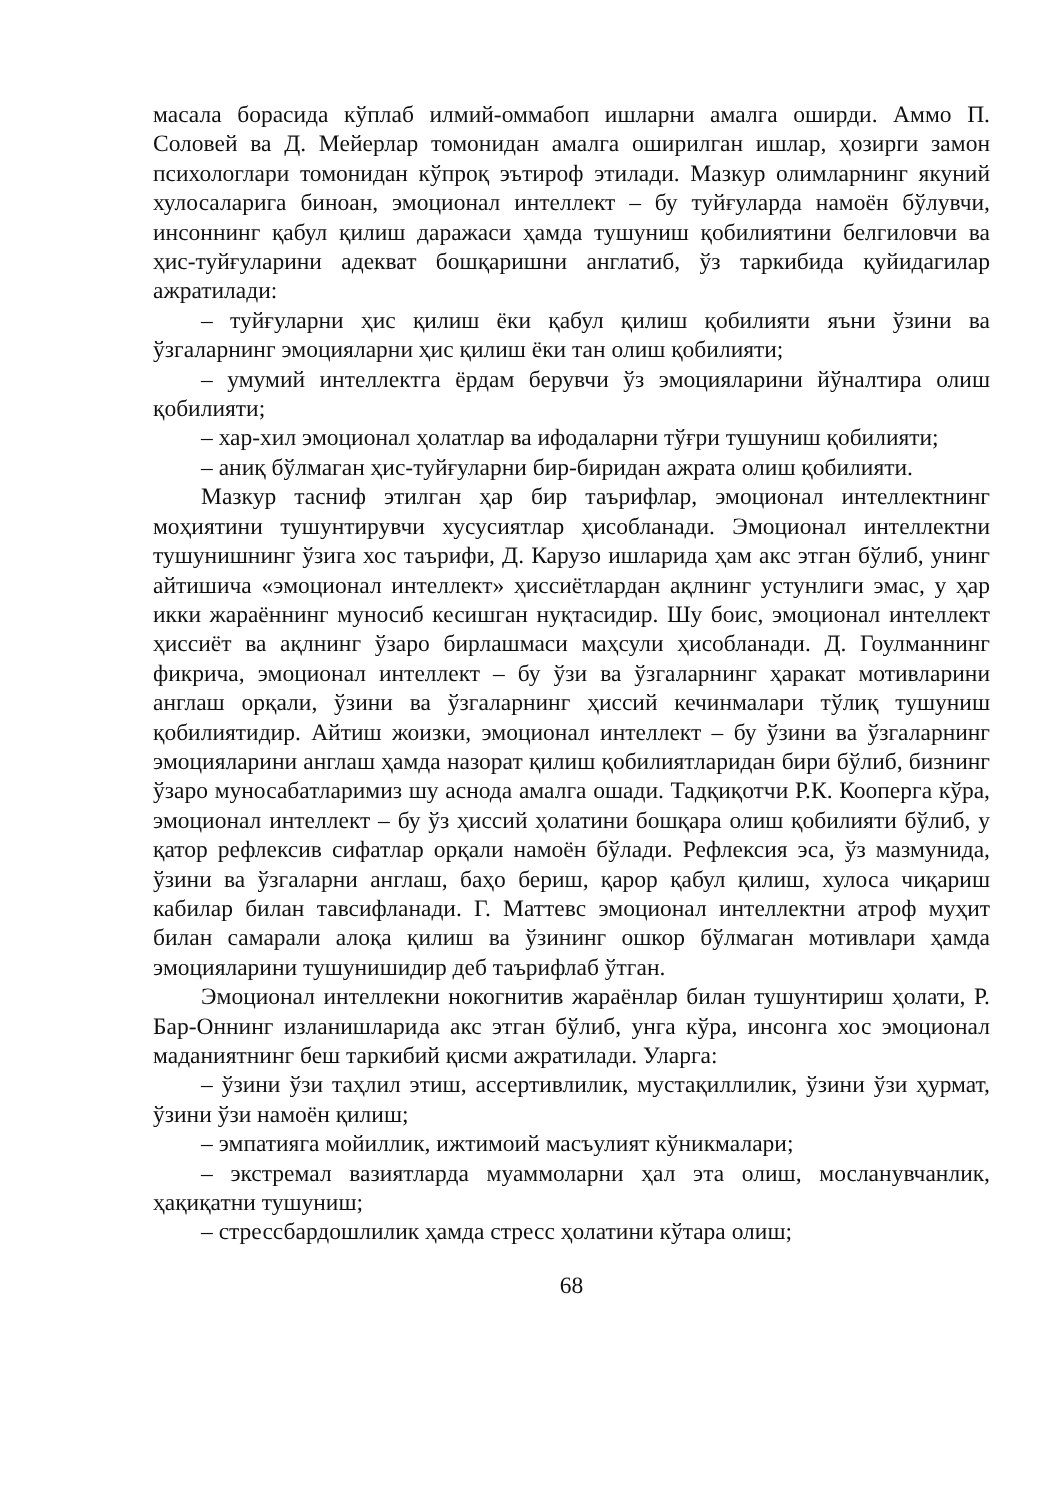масала борасида кўплаб илмий-оммабоп ишларни амалга оширди. Аммо П. Соловей ва Д. Мейерлар томонидан амалга оширилган ишлар, ҳозирги замон психологлари томонидан кўпроқ эътироф этилади. Мазкур олимларнинг якуний хулосаларига биноан, эмоционал интеллект – бу туйғуларда намоён бўлувчи, инсоннинг қабул қилиш даражаси ҳамда тушуниш қобилиятини белгиловчи ва ҳис-туйғуларини адекват бошқаришни англатиб, ўз таркибида қуйидагилар ажратилади:
– туйғуларни ҳис қилиш ёки қабул қилиш қобилияти яъни ўзини ва ўзгаларнинг эмоцияларни ҳис қилиш ёки тан олиш қобилияти;
– умумий интеллектга ёрдам берувчи ўз эмоцияларини йўналтира олиш қобилияти;
– хар-хил эмоционал ҳолатлар ва ифодаларни тўғри тушуниш қобилияти;
– аниқ бўлмаган ҳис-туйғуларни бир-биридан ажрата олиш қобилияти.
Мазкур тасниф этилган ҳар бир таърифлар, эмоционал интеллектнинг моҳиятини тушунтирувчи хусусиятлар ҳисобланади. Эмоционал интеллектни тушунишнинг ўзига хос таърифи, Д. Карузо ишларида ҳам акс этган бўлиб, унинг айтишича «эмоционал интеллект» ҳиссиётлардан ақлнинг устунлиги эмас, у ҳар икки жараённинг муносиб кесишган нуқтасидир. Шу боис, эмоционал интеллект ҳиссиёт ва ақлнинг ўзаро бирлашмаси маҳсули ҳисобланади. Д. Гоулманнинг фикрича, эмоционал интеллект – бу ўзи ва ўзгаларнинг ҳаракат мотивларини англаш орқали, ўзини ва ўзгаларнинг ҳиссий кечинмалари тўлиқ тушуниш қобилиятидир. Айтиш жоизки, эмоционал интеллект – бу ўзини ва ўзгаларнинг эмоцияларини англаш ҳамда назорат қилиш қобилиятларидан бири бўлиб, бизнинг ўзаро муносабатларимиз шу аснода амалга ошади. Тадқиқотчи Р.К. Кооперга кўра, эмоционал интеллект – бу ўз ҳиссий ҳолатини бошқара олиш қобилияти бўлиб, у қатор рефлексив сифатлар орқали намоён бўлади. Рефлексия эса, ўз мазмунида, ўзини ва ўзгаларни англаш, баҳо бериш, қарор қабул қилиш, хулоса чиқариш кабилар билан тавсифланади. Г. Маттевс эмоционал интеллектни атроф муҳит билан самарали алоқа қилиш ва ўзининг ошкор бўлмаган мотивлари ҳамда эмоцияларини тушунишидир деб таърифлаб ўтган.
Эмоционал интеллекни нокогнитив жараёнлар билан тушунтириш ҳолати, Р. Бар-Оннинг изланишларида акс этган бўлиб, унга кўра, инсонга хос эмоционал маданиятнинг беш таркибий қисми ажратилади. Уларга:
– ўзини ўзи таҳлил этиш, ассертивлилик, мустақиллилик, ўзини ўзи ҳурмат, ўзини ўзи намоён қилиш;
– эмпатияга мойиллик, ижтимоий масъулият кўникмалари;
– экстремал вазиятларда муаммоларни ҳал эта олиш, мосланувчанлик, ҳақиқатни тушуниш;
– стрессбардошлилик ҳамда стресс ҳолатини кўтара олиш;
68